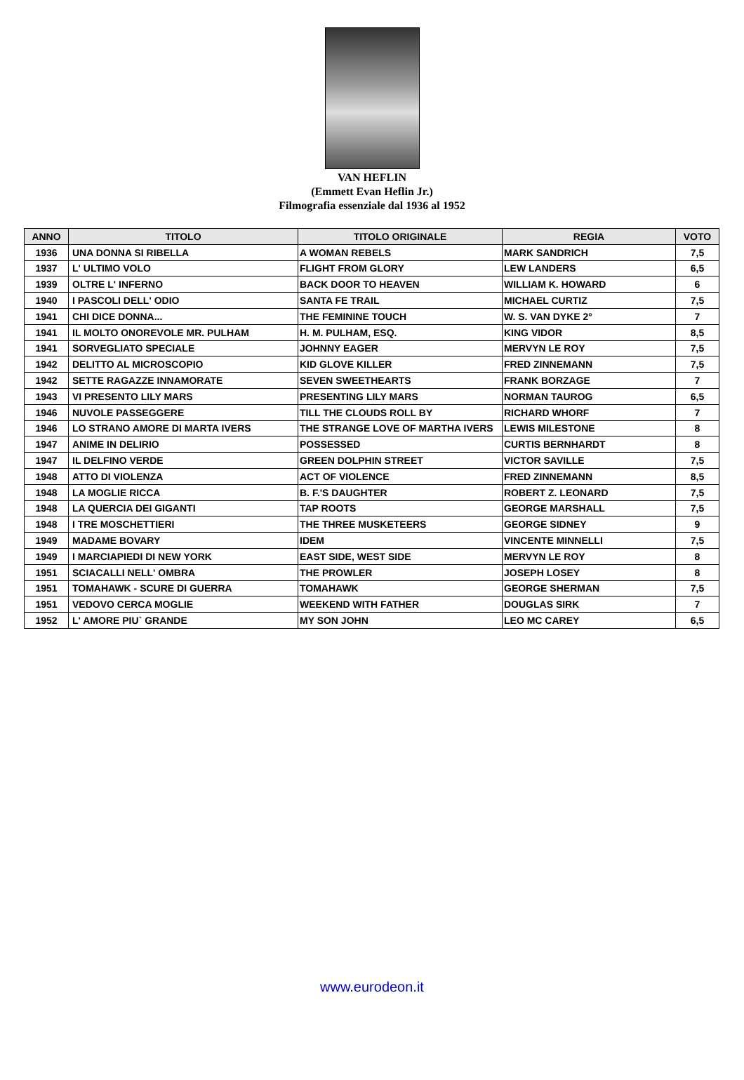VAN HEFLIN
(Emmett Evan Heflin Jr.)
Filmografia essenziale dal 1936 al 1952
| ANNO | TITOLO | TITOLO ORIGINALE | REGIA | VOTO |
| --- | --- | --- | --- | --- |
| 1936 | UNA DONNA SI RIBELLA | A WOMAN REBELS | MARK SANDRICH | 7,5 |
| 1937 | L' ULTIMO VOLO | FLIGHT FROM GLORY | LEW LANDERS | 6,5 |
| 1939 | OLTRE L' INFERNO | BACK DOOR TO HEAVEN | WILLIAM K. HOWARD | 6 |
| 1940 | I PASCOLI DELL' ODIO | SANTA FE TRAIL | MICHAEL CURTIZ | 7,5 |
| 1941 | CHI DICE DONNA... | THE FEMININE TOUCH | W. S. VAN DYKE 2° | 7 |
| 1941 | IL MOLTO ONOREVOLE MR. PULHAM | H. M. PULHAM, ESQ. | KING VIDOR | 8,5 |
| 1941 | SORVEGLIATO SPECIALE | JOHNNY EAGER | MERVYN LE ROY | 7,5 |
| 1942 | DELITTO AL MICROSCOPIO | KID GLOVE KILLER | FRED ZINNEMANN | 7,5 |
| 1942 | SETTE RAGAZZE INNAMORATE | SEVEN SWEETHEARTS | FRANK BORZAGE | 7 |
| 1943 | VI PRESENTO LILY MARS | PRESENTING LILY MARS | NORMAN TAUROG | 6,5 |
| 1946 | NUVOLE PASSEGGERE | TILL THE CLOUDS ROLL BY | RICHARD WHORF | 7 |
| 1946 | LO STRANO AMORE DI MARTA IVERS | THE STRANGE LOVE OF MARTHA IVERS | LEWIS MILESTONE | 8 |
| 1947 | ANIME IN DELIRIO | POSSESSED | CURTIS BERNHARDT | 8 |
| 1947 | IL DELFINO VERDE | GREEN DOLPHIN STREET | VICTOR SAVILLE | 7,5 |
| 1948 | ATTO DI VIOLENZA | ACT OF VIOLENCE | FRED ZINNEMANN | 8,5 |
| 1948 | LA MOGLIE RICCA | B. F.'S DAUGHTER | ROBERT Z. LEONARD | 7,5 |
| 1948 | LA QUERCIA DEI GIGANTI | TAP ROOTS | GEORGE MARSHALL | 7,5 |
| 1948 | I TRE MOSCHETTIERI | THE THREE MUSKETEERS | GEORGE SIDNEY | 9 |
| 1949 | MADAME BOVARY | IDEM | VINCENTE MINNELLI | 7,5 |
| 1949 | I MARCIAPIEDI DI NEW YORK | EAST SIDE, WEST SIDE | MERVYN LE ROY | 8 |
| 1951 | SCIACALLI NELL' OMBRA | THE PROWLER | JOSEPH LOSEY | 8 |
| 1951 | TOMAHAWK - SCURE DI GUERRA | TOMAHAWK | GEORGE SHERMAN | 7,5 |
| 1951 | VEDOVO CERCA MOGLIE | WEEKEND WITH FATHER | DOUGLAS SIRK | 7 |
| 1952 | L' AMORE PIU` GRANDE | MY SON JOHN | LEO MC CAREY | 6,5 |
www.eurodeon.it